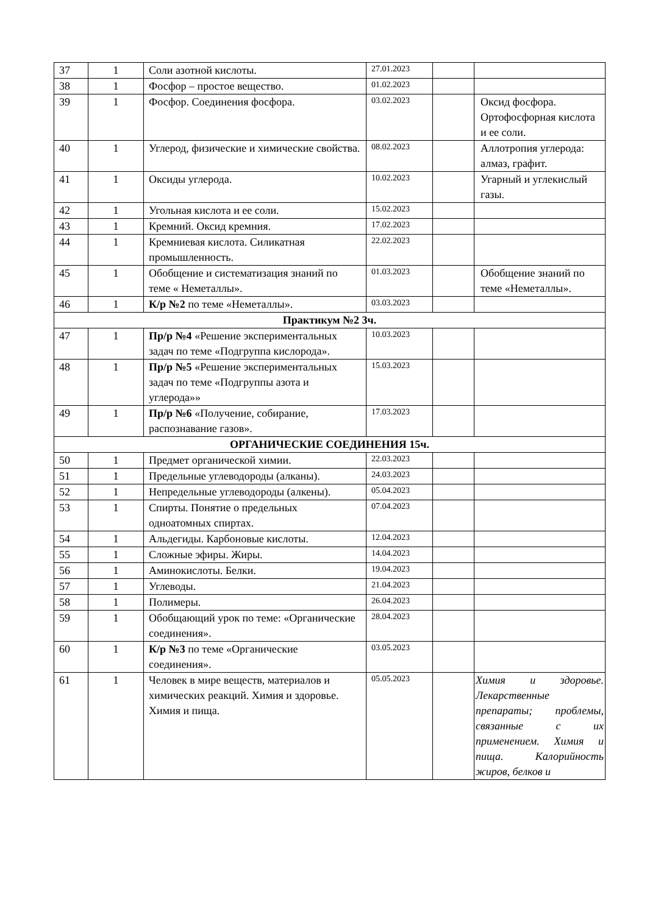| 37 | 1 | Соли азотной кислоты. | 27.01.2023 | | |
| 38 | 1 | Фосфор – простое вещество. | 01.02.2023 | | |
| 39 | 1 | Фосфор. Соединения фосфора. | 03.02.2023 | | Оксид фосфора. Ортофосфорная кислота и ее соли. |
| 40 | 1 | Углерод, физические и химические свойства. | 08.02.2023 | | Аллотропия углерода: алмаз, графит. |
| 41 | 1 | Оксиды углерода. | 10.02.2023 | | Угарный и углекислый газы. |
| 42 | 1 | Угольная кислота и ее соли. | 15.02.2023 | | |
| 43 | 1 | Кремний. Оксид кремния. | 17.02.2023 | | |
| 44 | 1 | Кремниевая кислота. Силикатная промышленность. | 22.02.2023 | | |
| 45 | 1 | Обобщение и систематизация знаний по теме « Неметаллы». | 01.03.2023 | | Обобщение знаний по теме «Неметаллы». |
| 46 | 1 | К/р №2 по теме «Неметаллы». | 03.03.2023 | | |
| Практикум №2 3ч. | | | | | |
| 47 | 1 | Пр/р №4 «Решение экспериментальных задач по теме «Подгруппа кислорода». | 10.03.2023 | | |
| 48 | 1 | Пр/р №5 «Решение экспериментальных задач по теме «Подгруппы азота и углерода»» | 15.03.2023 | | |
| 49 | 1 | Пр/р №6 «Получение, собирание, распознавание газов». | 17.03.2023 | | |
| ОРГАНИЧЕСКИЕ СОЕДИНЕНИЯ 15ч. | | | | | |
| 50 | 1 | Предмет органической химии. | 22.03.2023 | | |
| 51 | 1 | Предельные углеводороды (алканы). | 24.03.2023 | | |
| 52 | 1 | Непредельные углеводороды (алкены). | 05.04.2023 | | |
| 53 | 1 | Спирты. Понятие о предельных одноатомных спиртах. | 07.04.2023 | | |
| 54 | 1 | Альдегиды. Карбоновые кислоты. | 12.04.2023 | | |
| 55 | 1 | Сложные эфиры. Жиры. | 14.04.2023 | | |
| 56 | 1 | Аминокислоты. Белки. | 19.04.2023 | | |
| 57 | 1 | Углеводы. | 21.04.2023 | | |
| 58 | 1 | Полимеры. | 26.04.2023 | | |
| 59 | 1 | Обобщающий урок по теме: «Органические соединения». | 28.04.2023 | | |
| 60 | 1 | К/р №3 по теме «Органические соединения». | 03.05.2023 | | |
| 61 | 1 | Человек в мире веществ, материалов и химических реакций. Химия и здоровье. Химия и пища. | 05.05.2023 | | Химия и здоровье. Лекарственные препараты; проблемы, связанные с их применением. Химия и пища. Калорийность жиров, белков и |